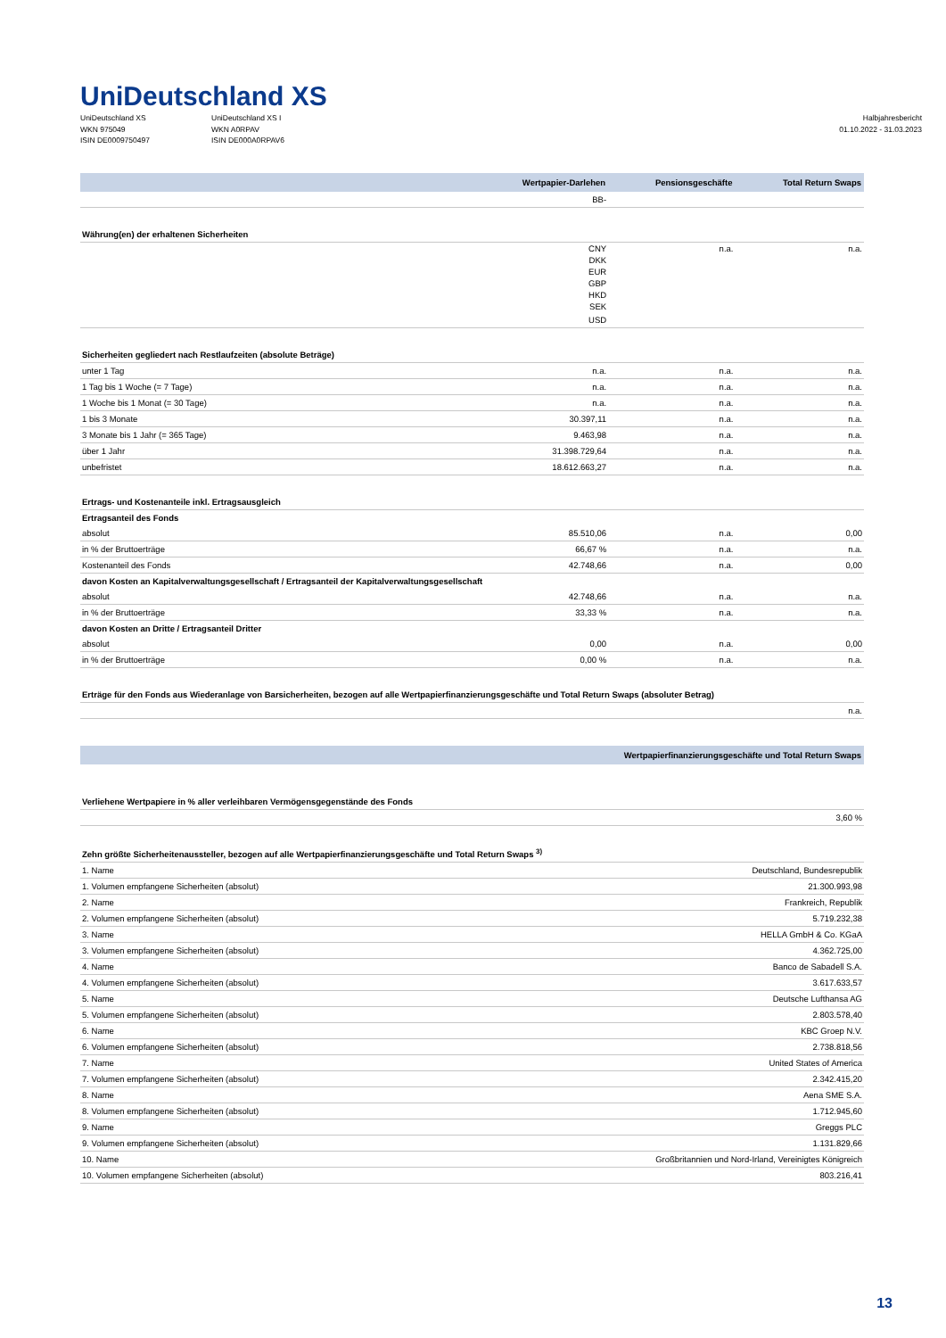UniDeutschland XS
UniDeutschland XS
WKN 975049
ISIN DE0009750497
UniDeutschland XS I
WKN A0RPAV
ISIN DE000A0RPAV6
Halbjahresbericht
01.10.2022 - 31.03.2023
| | Wertpapier-Darlehen | Pensionsgeschäfte | Total Return Swaps |
| --- | --- | --- | --- |
| | BB- | | |
| Währung(en) der erhaltenen Sicherheiten | | | |
| | CNY | n.a. | n.a. |
| | DKK | | |
| | EUR | | |
| | GBP | | |
| | HKD | | |
| | SEK | | |
| | USD | | |
| Sicherheiten gegliedert nach Restlaufzeiten (absolute Beträge) | | | |
| unter 1 Tag | n.a. | n.a. | n.a. |
| 1 Tag bis 1 Woche (= 7 Tage) | n.a. | n.a. | n.a. |
| 1 Woche bis 1 Monat (= 30 Tage) | n.a. | n.a. | n.a. |
| 1 bis 3 Monate | 30.397,11 | n.a. | n.a. |
| 3 Monate bis 1 Jahr (= 365 Tage) | 9.463,98 | n.a. | n.a. |
| über 1 Jahr | 31.398.729,64 | n.a. | n.a. |
| unbefristet | 18.612.663,27 | n.a. | n.a. |
| Ertrags- und Kostenanteile inkl. Ertragsausgleich | | | |
| Ertragsanteil des Fonds | | | |
| absolut | 85.510,06 | n.a. | 0,00 |
| in % der Bruttoerträge | 66,67 % | n.a. | n.a. |
| Kostenanteil des Fonds | 42.748,66 | n.a. | 0,00 |
| davon Kosten an Kapitalverwaltungsgesellschaft / Ertragsanteil der Kapitalverwaltungsgesellschaft | | | |
| absolut | 42.748,66 | n.a. | n.a. |
| in % der Bruttoerträge | 33,33 % | n.a. | n.a. |
| davon Kosten an Dritte / Ertragsanteil Dritter | | | |
| absolut | 0,00 | n.a. | 0,00 |
| in % der Bruttoerträge | 0,00 % | n.a. | n.a. |
| Erträge für den Fonds aus Wiederanlage von Barsicherheiten, bezogen auf alle Wertpapierfinanzierungsgeschäfte und Total Return Swaps (absoluter Betrag) | | | |
| n.a. | | | |
| | Wertpapierfinanzierungsgeschäfte und Total Return Swaps |
| --- | --- |
| Verliehene Wertpapiere in % aller verleihbaren Vermögensgegenstände des Fonds | |
| | 3,60 % |
| Zehn größte Sicherheitenaussteller, bezogen auf alle Wertpapierfinanzierungsgeschäfte und Total Return Swaps <sup>3)</sup> | |
| 1. Name | Deutschland, Bundesrepublik |
| 1. Volumen empfangene Sicherheiten (absolut) | 21.300.993,98 |
| 2. Name | Frankreich, Republik |
| 2. Volumen empfangene Sicherheiten (absolut) | 5.719.232,38 |
| 3. Name | HELLA GmbH & Co. KGaA |
| 3. Volumen empfangene Sicherheiten (absolut) | 4.362.725,00 |
| 4. Name | Banco de Sabadell S.A. |
| 4. Volumen empfangene Sicherheiten (absolut) | 3.617.633,57 |
| 5. Name | Deutsche Lufthansa AG |
| 5. Volumen empfangene Sicherheiten (absolut) | 2.803.578,40 |
| 6. Name | KBC Groep N.V. |
| 6. Volumen empfangene Sicherheiten (absolut) | 2.738.818,56 |
| 7. Name | United States of America |
| 7. Volumen empfangene Sicherheiten (absolut) | 2.342.415,20 |
| 8. Name | Aena SME S.A. |
| 8. Volumen empfangene Sicherheiten (absolut) | 1.712.945,60 |
| 9. Name | Greggs PLC |
| 9. Volumen empfangene Sicherheiten (absolut) | 1.131.829,66 |
| 10. Name | Großbritannien und Nord-Irland, Vereinigtes Königreich |
| 10. Volumen empfangene Sicherheiten (absolut) | 803.216,41 |
13